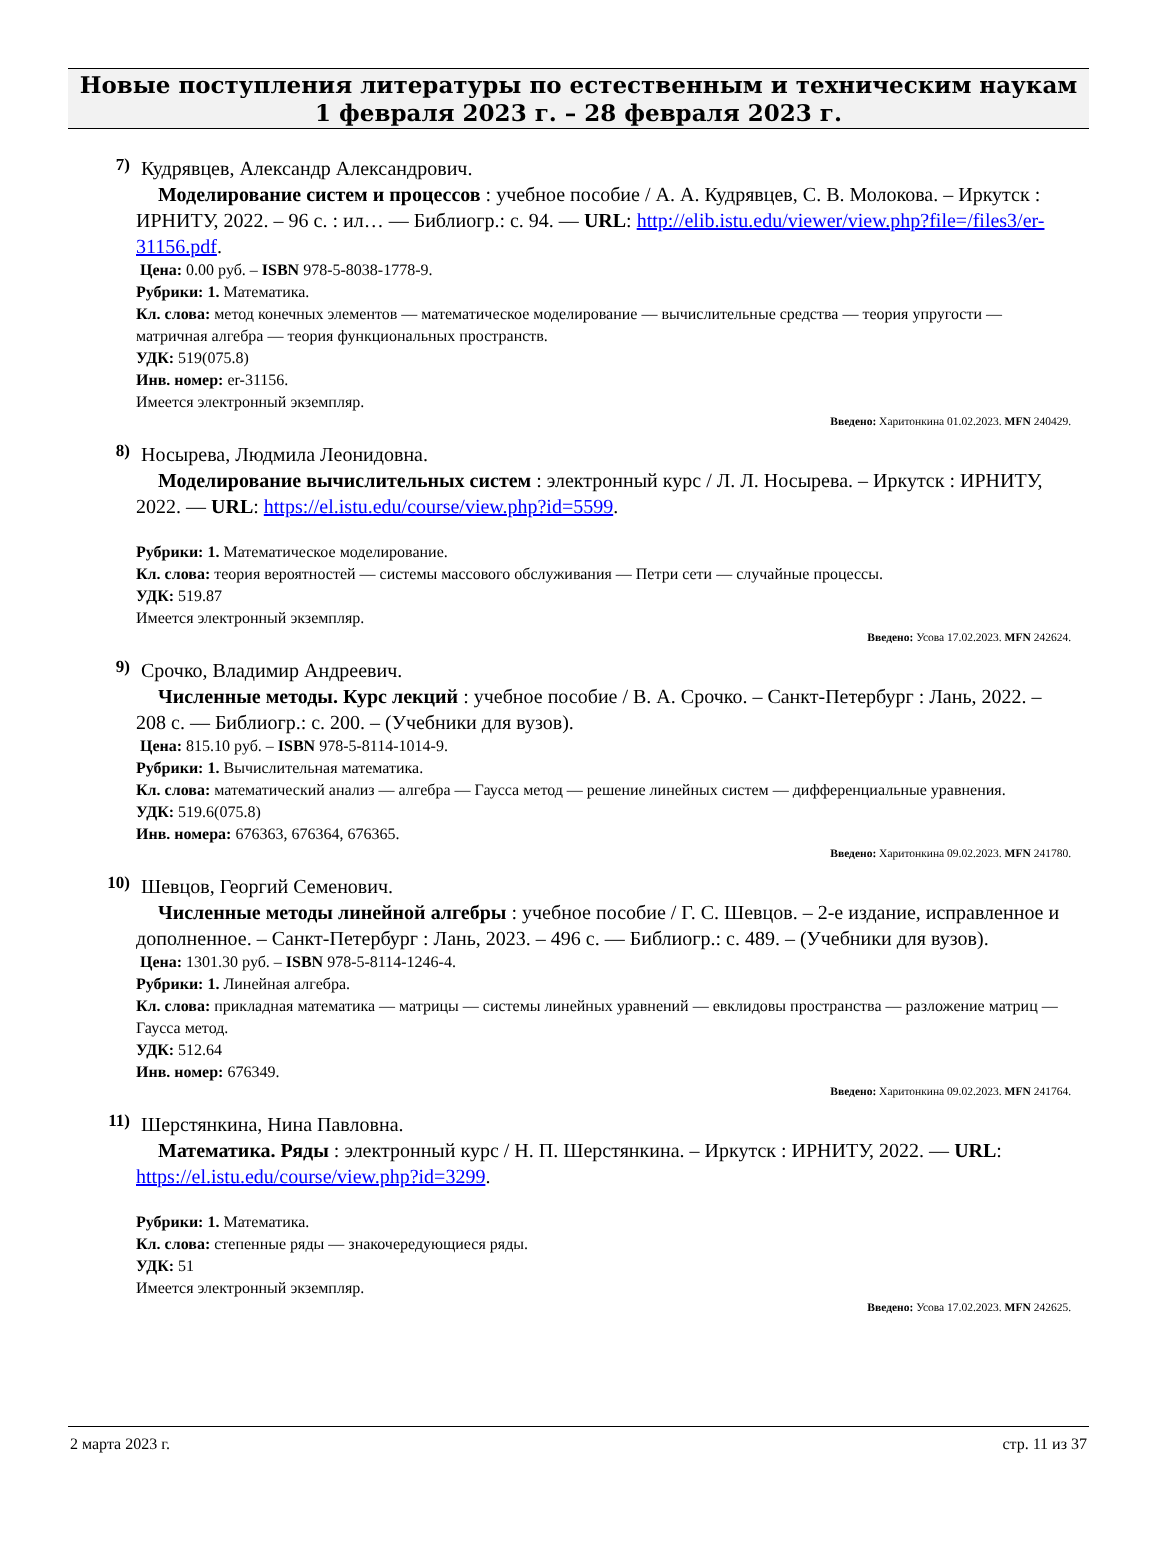Новые поступления литературы по естественным и техническим наукам
1 февраля 2023 г. – 28 февраля 2023 г.
7)
Кудрявцев, Александр Александрович.
Моделирование систем и процессов : учебное пособие / А. А. Кудрявцев, С. В. Молокова. – Иркутск : ИРНИТУ, 2022. – 96 с. : ил… — Библиогр.: с. 94. — URL: http://elib.istu.edu/viewer/view.php?file=/files3/er-31156.pdf.
Цена: 0.00 руб. – ISBN 978-5-8038-1778-9.
Рубрики: 1. Математика.
Кл. слова: метод конечных элементов — математическое моделирование — вычислительные средства — теория упругости — матричная алгебра — теория функциональных пространств.
УДК: 519(075.8)
Инв. номер: er-31156.
Имеется электронный экземпляр.
Введено: Харитонкина 01.02.2023. MFN 240429.
8)
Носырева, Людмила Леонидовна.
Моделирование вычислительных систем : электронный курс / Л. Л. Носырева. – Иркутск : ИРНИТУ, 2022. — URL: https://el.istu.edu/course/view.php?id=5599.
Рубрики: 1. Математическое моделирование.
Кл. слова: теория вероятностей — системы массового обслуживания — Петри сети — случайные процессы.
УДК: 519.87
Имеется электронный экземпляр.
Введено: Усова 17.02.2023. MFN 242624.
9)
Срочко, Владимир Андреевич.
Численные методы. Курс лекций : учебное пособие / В. А. Срочко. – Санкт-Петербург : Лань, 2022. – 208 с. — Библиогр.: с. 200. – (Учебники для вузов).
Цена: 815.10 руб. – ISBN 978-5-8114-1014-9.
Рубрики: 1. Вычислительная математика.
Кл. слова: математический анализ — алгебра — Гаусса метод — решение линейных систем — дифференциальные уравнения.
УДК: 519.6(075.8)
Инв. номера: 676363, 676364, 676365.
Введено: Харитонкина 09.02.2023. MFN 241780.
10)
Шевцов, Георгий Семенович.
Численные методы линейной алгебры : учебное пособие / Г. С. Шевцов. – 2-е издание, исправленное и дополненное. – Санкт-Петербург : Лань, 2023. – 496 с. — Библиогр.: с. 489. – (Учебники для вузов).
Цена: 1301.30 руб. – ISBN 978-5-8114-1246-4.
Рубрики: 1. Линейная алгебра.
Кл. слова: прикладная математика — матрицы — системы линейных уравнений — евклидовы пространства — разложение матриц — Гаусса метод.
УДК: 512.64
Инв. номер: 676349.
Введено: Харитонкина 09.02.2023. MFN 241764.
11)
Шерстянкина, Нина Павловна.
Математика. Ряды : электронный курс / Н. П. Шерстянкина. – Иркутск : ИРНИТУ, 2022. — URL: https://el.istu.edu/course/view.php?id=3299.
Рубрики: 1. Математика.
Кл. слова: степенные ряды — знакочередующиеся ряды.
УДК: 51
Имеется электронный экземпляр.
Введено: Усова 17.02.2023. MFN 242625.
2 марта 2023 г. стр. 11 из 37